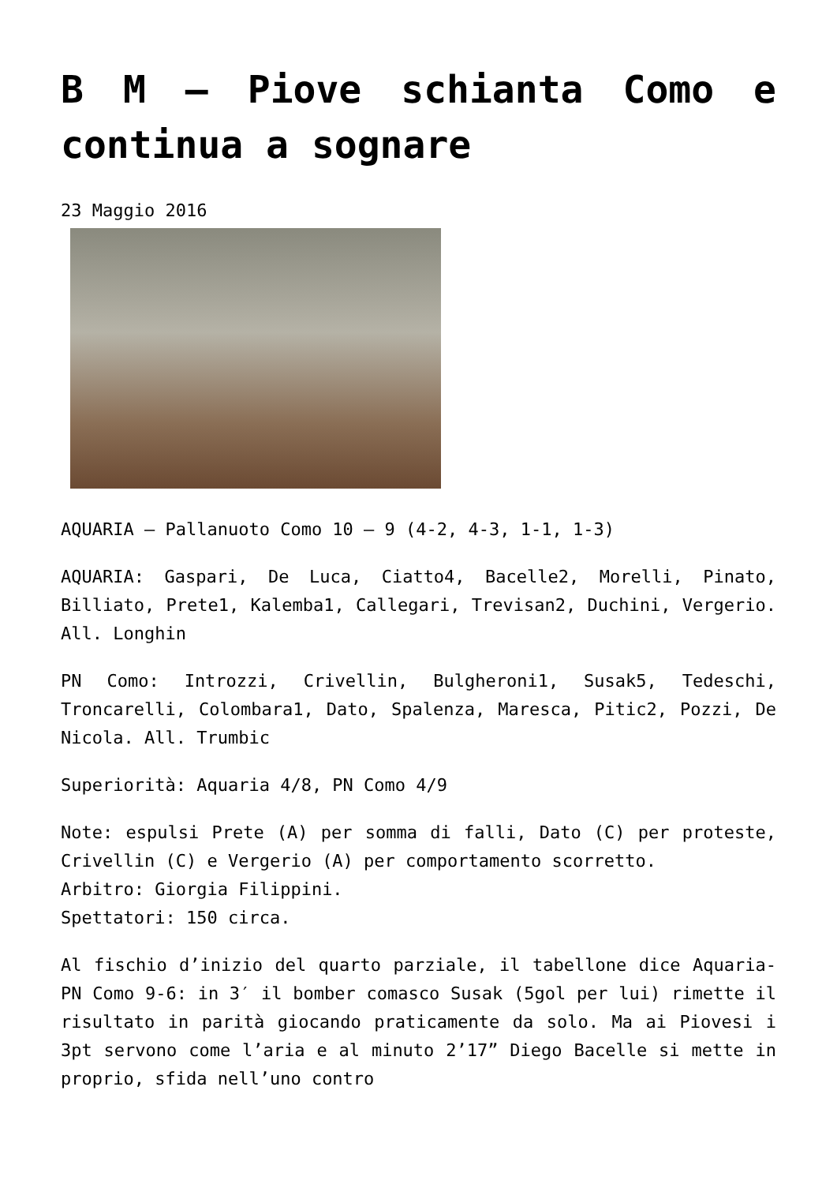B M – Piove schianta Como e continua a sognare
23 Maggio 2016
AQUARIA – Pallanuoto Como 10 – 9 (4-2, 4-3, 1-1, 1-3)
AQUARIA: Gaspari, De Luca, Ciatto4, Bacelle2, Morelli, Pinato, Billiato, Prete1, Kalemba1, Callegari, Trevisan2, Duchini, Vergerio. All. Longhin
PN Como: Introzzi, Crivellin, Bulgheroni1, Susak5, Tedeschi, Troncarelli, Colombara1, Dato, Spalenza, Maresca, Pitic2, Pozzi, De Nicola. All. Trumbic
Superiorità: Aquaria 4/8, PN Como 4/9
Note: espulsi Prete (A) per somma di falli, Dato (C) per proteste, Crivellin (C) e Vergerio (A) per comportamento scorretto.
Arbitro: Giorgia Filippini.
Spettatori: 150 circa.
Al fischio d’inizio del quarto parziale, il tabellone dice Aquaria-PN Como 9-6: in 3′ il bomber comasco Susak (5gol per lui) rimette il risultato in parità giocando praticamente da solo. Ma ai Piovesi i 3pt servono come l’aria e al minuto 2’17” Diego Bacelle si mette in proprio, sfida nell’uno contro